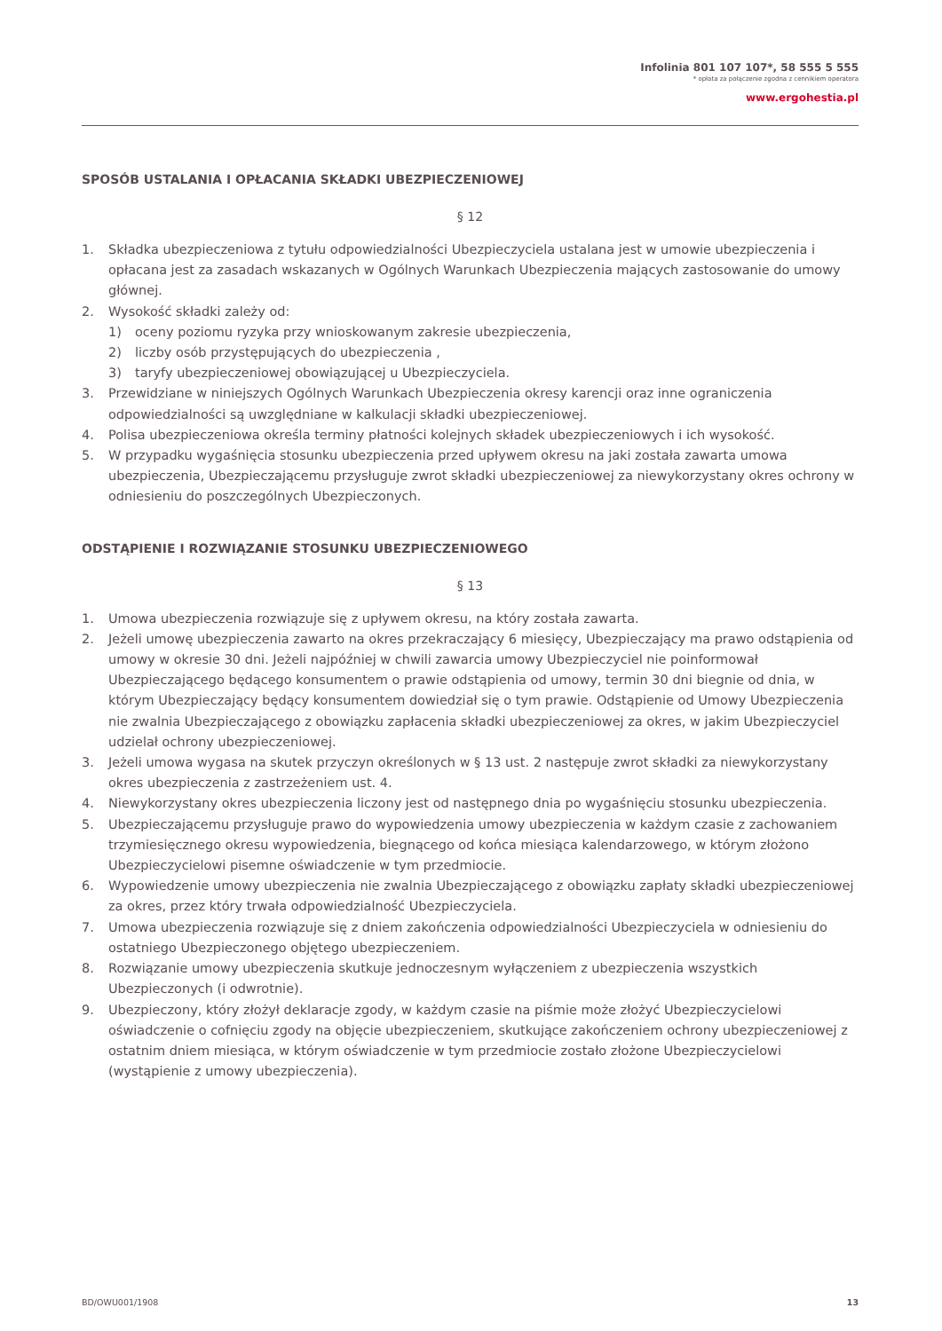Infolinia 801 107 107*, 58 555 5 555
* opłata za połączenie zgodna z cennikiem operatora
www.ergohestia.pl
SPOSÓB USTALANIA I OPŁACANIA SKŁADKI UBEZPIECZENIOWEJ
§ 12
1. Składka ubezpieczeniowa z tytułu odpowiedzialności Ubezpieczyciela ustalana jest w umowie ubezpieczenia i opłacana jest za zasadach wskazanych w Ogólnych Warunkach Ubezpieczenia mających zastosowanie do umowy głównej.
2. Wysokość składki zależy od:
1) oceny poziomu ryzyka przy wnioskowanym zakresie ubezpieczenia,
2) liczby osób przystępujących do ubezpieczenia ,
3) taryfy ubezpieczeniowej obowiązującej u Ubezpieczyciela.
3. Przewidziane w niniejszych Ogólnych Warunkach Ubezpieczenia okresy karencji oraz inne ograniczenia odpowiedzialności są uwzględniane w kalkulacji składki ubezpieczeniowej.
4. Polisa ubezpieczeniowa określa terminy płatności kolejnych składek ubezpieczeniowych i ich wysokość.
5. W przypadku wygaśnięcia stosunku ubezpieczenia przed upływem okresu na jaki została zawarta umowa ubezpieczenia, Ubezpieczającemu przysługuje zwrot składki ubezpieczeniowej za niewykorzystany okres ochrony w odniesieniu do poszczególnych Ubezpieczonych.
ODSTĄPIENIE I ROZWIĄZANIE STOSUNKU UBEZPIECZENIOWEGO
§ 13
1. Umowa ubezpieczenia rozwiązuje się z upływem okresu, na który została zawarta.
2. Jeżeli umowę ubezpieczenia zawarto na okres przekraczający 6 miesięcy, Ubezpieczający ma prawo odstąpienia od umowy w okresie 30 dni. Jeżeli najpóźniej w chwili zawarcia umowy Ubezpieczyciel nie poinformował Ubezpieczającego będącego konsumentem o prawie odstąpienia od umowy, termin 30 dni biegnie od dnia, w którym Ubezpieczający będący konsumentem dowiedział się o tym prawie. Odstąpienie od Umowy Ubezpieczenia nie zwalnia Ubezpieczającego z obowiązku zapłacenia składki ubezpieczeniowej za okres, w jakim Ubezpieczyciel udzielał ochrony ubezpieczeniowej.
3. Jeżeli umowa wygasa na skutek przyczyn określonych w § 13 ust. 2 następuje zwrot składki za niewykorzystany okres ubezpieczenia z zastrzeżeniem ust. 4.
4. Niewykorzystany okres ubezpieczenia liczony jest od następnego dnia po wygaśnięciu stosunku ubezpieczenia.
5. Ubezpieczającemu przysługuje prawo do wypowiedzenia umowy ubezpieczenia w każdym czasie z zachowaniem trzymiesięcznego okresu wypowiedzenia, biegnącego od końca miesiąca kalendarzowego, w którym złożono Ubezpieczycielowi pisemne oświadczenie w tym przedmiocie.
6. Wypowiedzenie umowy ubezpieczenia nie zwalnia Ubezpieczającego z obowiązku zapłaty składki ubezpieczeniowej za okres, przez który trwała odpowiedzialność Ubezpieczyciela.
7. Umowa ubezpieczenia rozwiązuje się z dniem zakończenia odpowiedzialności Ubezpieczyciela w odniesieniu do ostatniego Ubezpieczonego objętego ubezpieczeniem.
8. Rozwiązanie umowy ubezpieczenia skutkuje jednoczesnym wyłączeniem z ubezpieczenia wszystkich Ubezpieczonych (i odwrotnie).
9. Ubezpieczony, który złożył deklaracje zgody, w każdym czasie na piśmie może złożyć Ubezpieczycielowi oświadczenie o cofnięciu zgody na objęcie ubezpieczeniem, skutkujące zakończeniem ochrony ubezpieczeniowej z ostatnim dniem miesiąca, w którym oświadczenie w tym przedmiocie zostało złożone Ubezpieczycielowi (wystąpienie z umowy ubezpieczenia).
BD/OWU001/1908 13